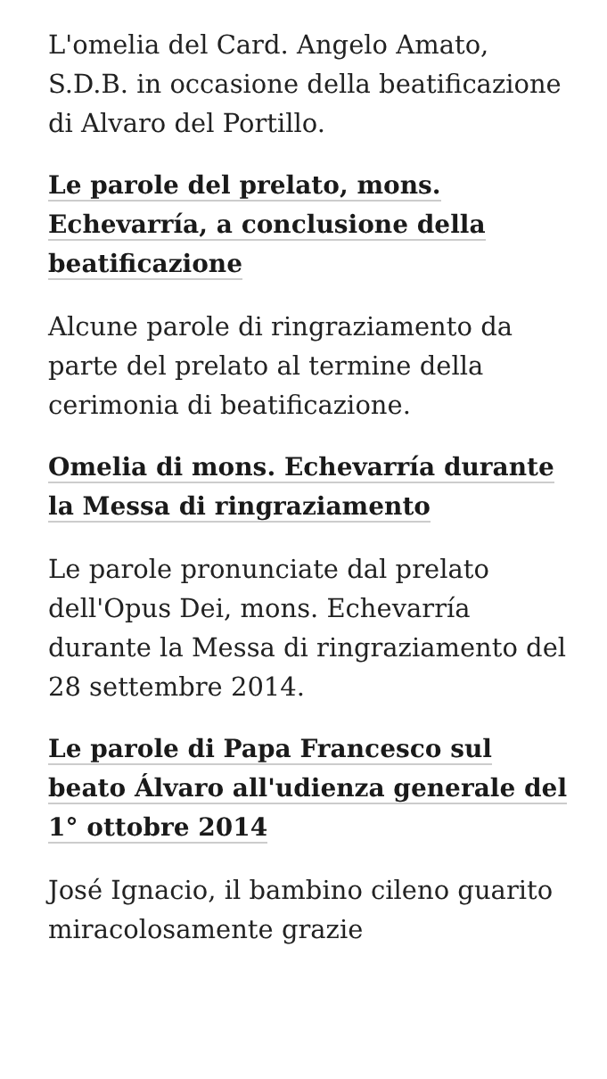L'omelia del Card. Angelo Amato, S.D.B. in occasione della beatificazione di Alvaro del Portillo.
Le parole del prelato, mons. Echevarría, a conclusione della beatificazione
Alcune parole di ringraziamento da parte del prelato al termine della cerimonia di beatificazione.
Omelia di mons. Echevarría durante la Messa di ringraziamento
Le parole pronunciate dal prelato dell'Opus Dei, mons. Echevarría durante la Messa di ringraziamento del 28 settembre 2014.
Le parole di Papa Francesco sul beato Álvaro all'udienza generale del 1° ottobre 2014
José Ignacio, il bambino cileno guarito miracolosamente grazie